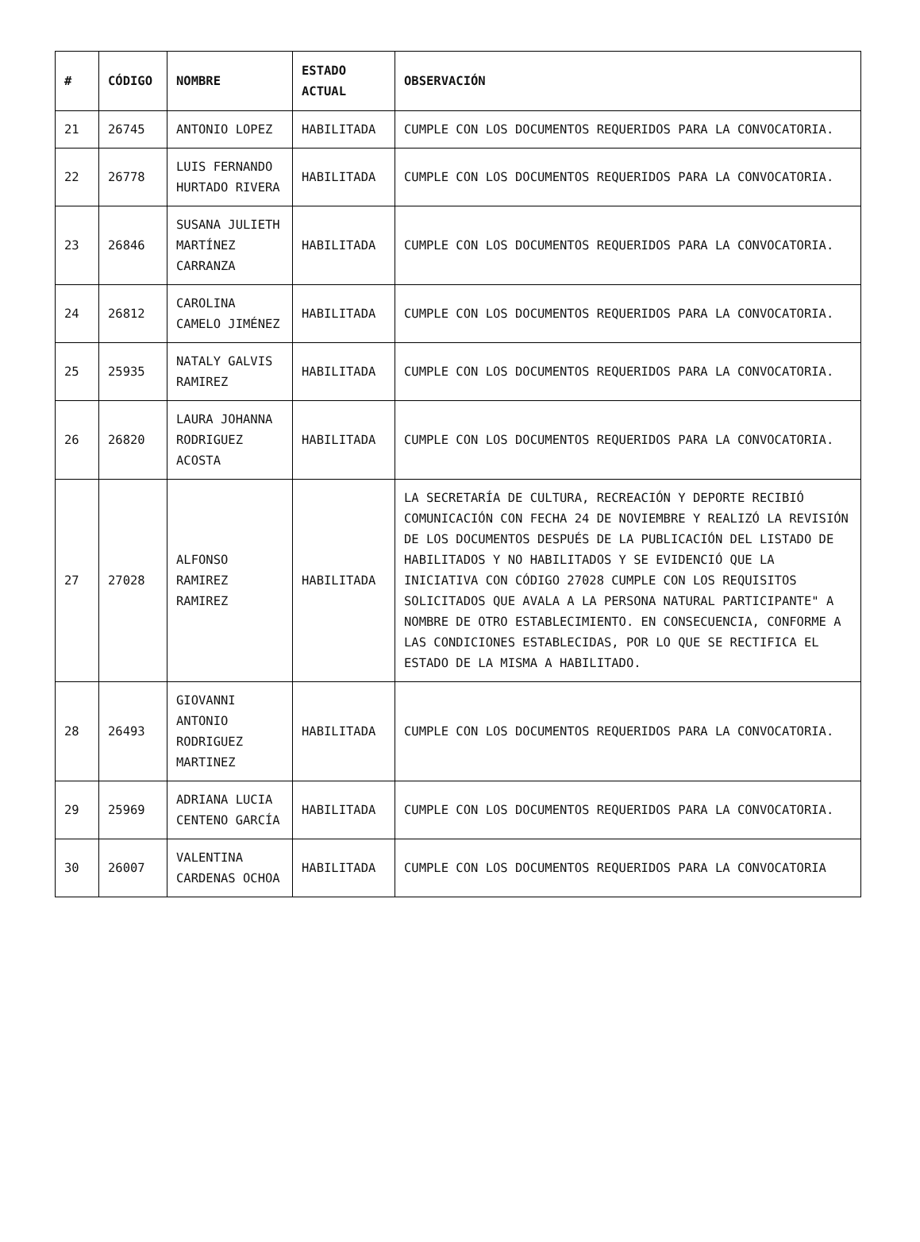| # | CÓDIGO | NOMBRE | ESTADO ACTUAL | OBSERVACIÓN |
| --- | --- | --- | --- | --- |
| 21 | 26745 | ANTONIO LOPEZ | HABILITADA | CUMPLE CON LOS DOCUMENTOS REQUERIDOS PARA LA CONVOCATORIA. |
| 22 | 26778 | LUIS FERNANDO HURTADO RIVERA | HABILITADA | CUMPLE CON LOS DOCUMENTOS REQUERIDOS PARA LA CONVOCATORIA. |
| 23 | 26846 | SUSANA JULIETH MARTÍNEZ CARRANZA | HABILITADA | CUMPLE CON LOS DOCUMENTOS REQUERIDOS PARA LA CONVOCATORIA. |
| 24 | 26812 | CAROLINA CAMELO JIMÉNEZ | HABILITADA | CUMPLE CON LOS DOCUMENTOS REQUERIDOS PARA LA CONVOCATORIA. |
| 25 | 25935 | NATALY GALVIS RAMIREZ | HABILITADA | CUMPLE CON LOS DOCUMENTOS REQUERIDOS PARA LA CONVOCATORIA. |
| 26 | 26820 | LAURA JOHANNA RODRIGUEZ ACOSTA | HABILITADA | CUMPLE CON LOS DOCUMENTOS REQUERIDOS PARA LA CONVOCATORIA. |
| 27 | 27028 | ALFONSO RAMIREZ RAMIREZ | HABILITADA | LA SECRETARÍA DE CULTURA, RECREACIÓN Y DEPORTE RECIBIÓ COMUNICACIÓN CON FECHA 24 DE NOVIEMBRE Y REALIZÓ LA REVISIÓN DE LOS DOCUMENTOS DESPUÉS DE LA PUBLICACIÓN DEL LISTADO DE HABILITADOS Y NO HABILITADOS Y SE EVIDENCIÓ QUE LA INICIATIVA CON CÓDIGO 27028 CUMPLE CON LOS REQUISITOS SOLICITADOS QUE AVALA A LA PERSONA NATURAL PARTICIPANTE" A NOMBRE DE OTRO ESTABLECIMIENTO. EN CONSECUENCIA, CONFORME A LAS CONDICIONES ESTABLECIDAS, POR LO QUE SE RECTIFICA EL ESTADO DE LA MISMA A HABILITADO. |
| 28 | 26493 | GIOVANNI ANTONIO RODRIGUEZ MARTINEZ | HABILITADA | CUMPLE CON LOS DOCUMENTOS REQUERIDOS PARA LA CONVOCATORIA. |
| 29 | 25969 | ADRIANA LUCIA CENTENO GARCÍA | HABILITADA | CUMPLE CON LOS DOCUMENTOS REQUERIDOS PARA LA CONVOCATORIA. |
| 30 | 26007 | VALENTINA CARDENAS OCHOA | HABILITADA | CUMPLE CON LOS DOCUMENTOS REQUERIDOS PARA LA CONVOCATORIA |